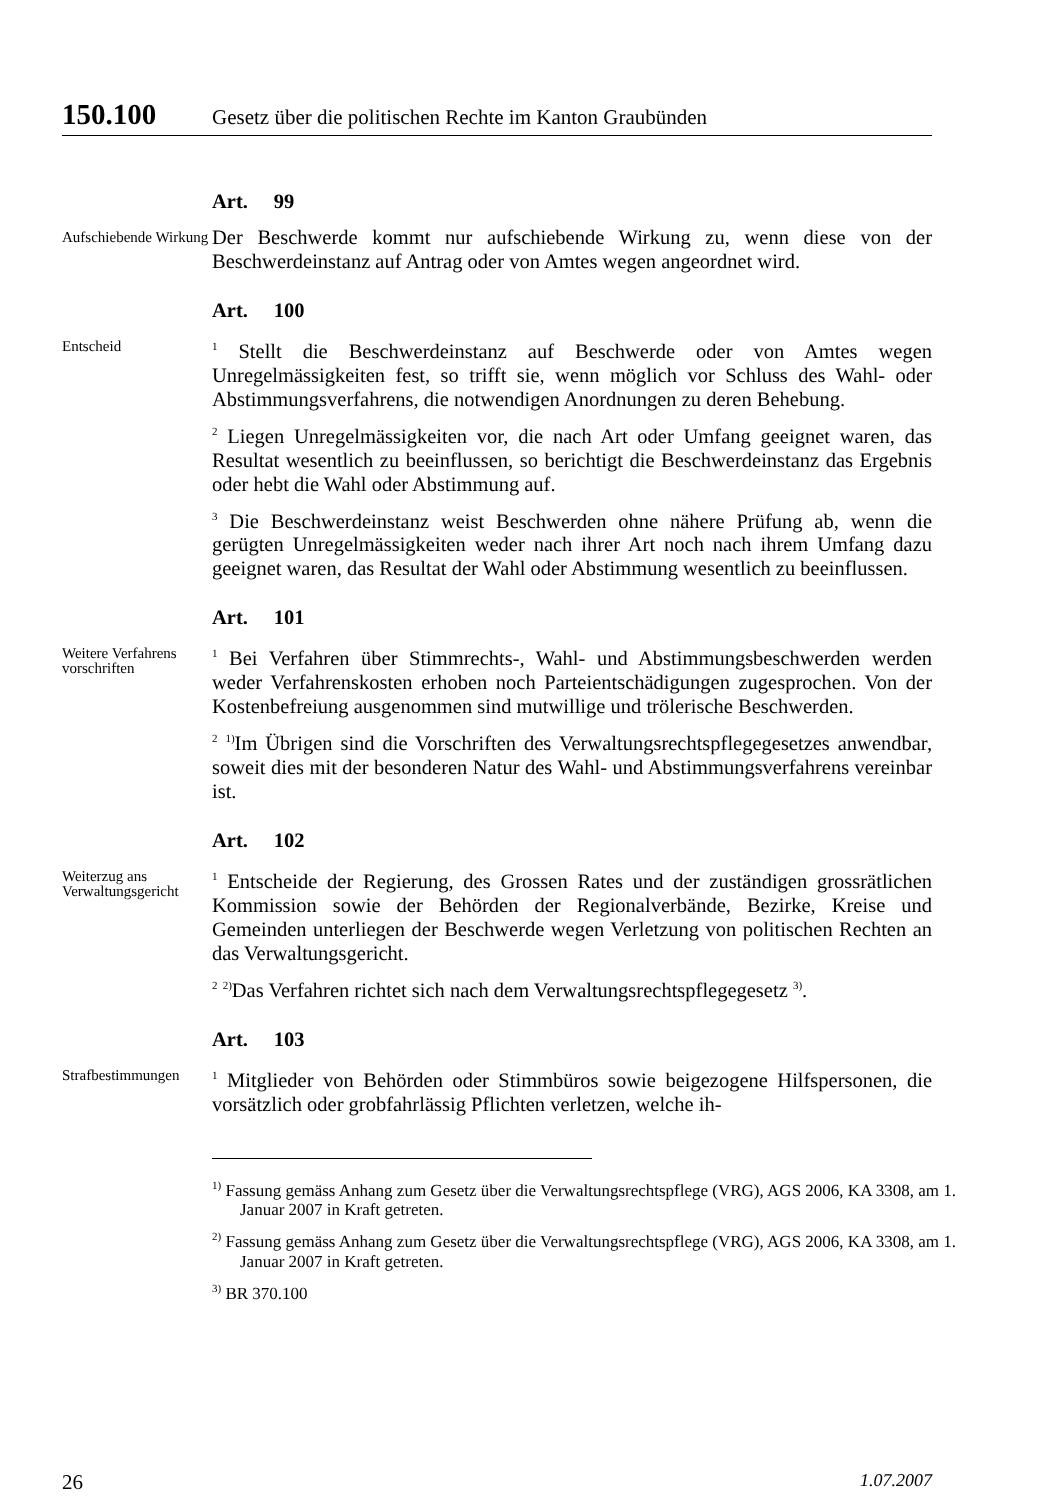150.100 Gesetz über die politischen Rechte im Kanton Graubünden
Art. 99
Aufschiebende Wirkung
Der Beschwerde kommt nur aufschiebende Wirkung zu, wenn diese von der Beschwerdeinstanz auf Antrag oder von Amtes wegen angeordnet wird.
Art. 100
Entscheid
<sup>1</sup> Stellt die Beschwerdeinstanz auf Beschwerde oder von Amtes wegen Unregelmässigkeiten fest, so trifft sie, wenn möglich vor Schluss des Wahl- oder Abstimmungsverfahrens, die notwendigen Anordnungen zu deren Behebung.
<sup>2</sup> Liegen Unregelmässigkeiten vor, die nach Art oder Umfang geeignet waren, das Resultat wesentlich zu beeinflussen, so berichtigt die Beschwerdeinstanz das Ergebnis oder hebt die Wahl oder Abstimmung auf.
<sup>3</sup> Die Beschwerdeinstanz weist Beschwerden ohne nähere Prüfung ab, wenn die gerügten Unregelmässigkeiten weder nach ihrer Art noch nach ihrem Umfang dazu geeignet waren, das Resultat der Wahl oder Abstimmung wesentlich zu beeinflussen.
Art. 101
Weitere Verfahrens vorschriften
<sup>1</sup> Bei Verfahren über Stimmrechts-, Wahl- und Abstimmungsbeschwerden werden weder Verfahrenskosten erhoben noch Parteientschädigungen zugesprochen. Von der Kostenbefreiung ausgenommen sind mutwillige und trölerische Beschwerden.
<sup>2</sup> <sup>1)</sup>Im Übrigen sind die Vorschriften des Verwaltungsrechtspflegegesetzes anwendbar, soweit dies mit der besonderen Natur des Wahl- und Abstimmungsverfahrens vereinbar ist.
Art. 102
Weiterzug ans Verwaltungs­gericht
<sup>1</sup> Entscheide der Regierung, des Grossen Rates und der zuständigen grossrätlichen Kommission sowie der Behörden der Regionalverbände, Bezirke, Kreise und Gemeinden unterliegen der Beschwerde wegen Verletzung von politischen Rechten an das Verwaltungsgericht.
<sup>2</sup> <sup>2)</sup>Das Verfahren richtet sich nach dem Verwaltungsrechtspflegegesetz <sup>3)</sup>.
Art. 103
Straf­bestimmungen
<sup>1</sup> Mitglieder von Behörden oder Stimmbüros sowie beigezogene Hilfspersonen, die vorsätzlich oder grobfahrlässig Pflichten verletzen, welche ih-
<sup>1)</sup> Fassung gemäss Anhang zum Gesetz über die Verwaltungsrechtspflege (VRG), AGS 2006, KA 3308, am 1. Januar 2007 in Kraft getreten.
<sup>2)</sup> Fassung gemäss Anhang zum Gesetz über die Verwaltungsrechtspflege (VRG), AGS 2006, KA 3308, am 1. Januar 2007 in Kraft getreten.
<sup>3)</sup> BR 370.100
26 1.07.2007